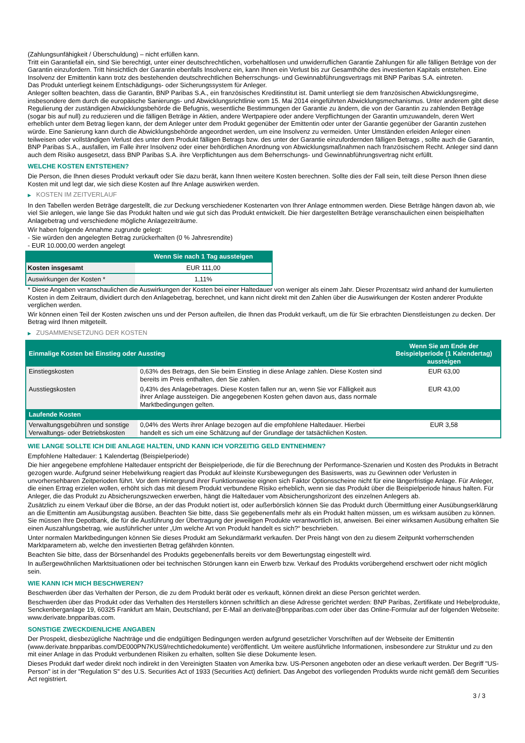(Zahlungsunfähigkeit / Überschuldung) – nicht erfüllen kann.
Tritt ein Garantiefall ein, sind Sie berechtigt, unter einer deutschrechtlichen, vorbehaltlosen und unwiderruflichen Garantie Zahlungen für alle fälligen Beträge von der Garantin einzufordern. Tritt hinsichtlich der Garantin ebenfalls Insolvenz ein, kann Ihnen ein Verlust bis zur Gesamthöhe des investierten Kapitals entstehen. Eine Insolvenz der Emittentin kann trotz des bestehenden deutschrechtlichen Beherrschungs- und Gewinnabführungsvertrags mit BNP Paribas S.A. eintreten.
Das Produkt unterliegt keinem Entschädigungs- oder Sicherungssystem für Anleger.
Anleger sollten beachten, dass die Garantin, BNP Paribas S.A., ein französisches Kreditinstitut ist. Damit unterliegt sie dem französischen Abwicklungsregime, insbesondere dem durch die europäische Sanierungs- und Abwicklungsrichtlinie vom 15. Mai 2014 eingeführten Abwicklungsmechanismus. Unter anderem gibt diese Regulierung der zuständigen Abwicklungsbehörde die Befugnis, wesentliche Bestimmungen der Garantie zu ändern, die von der Garantin zu zahlenden Beträge (sogar bis auf null) zu reduzieren und die fälligen Beträge in Aktien, andere Wertpapiere oder andere Verpflichtungen der Garantin umzuwandeln, deren Wert erheblich unter dem Betrag liegen kann, der dem Anleger unter dem Produkt gegenüber der Emittentin oder unter der Garantie gegenüber der Garantin zustehen würde. Eine Sanierung kann durch die Abwicklungsbehörde angeordnet werden, um eine Insolvenz zu vermeiden. Unter Umständen erleiden Anleger einen teilweisen oder vollständigen Verlust des unter dem Produkt fälligen Betrags bzw. des unter der Garantie einzufordernden fälligen Betrags , sollte auch die Garantin, BNP Paribas S.A., ausfallen, im Falle ihrer Insolvenz oder einer behördlichen Anordnung von Abwicklungsmaßnahmen nach französischem Recht. Anleger sind dann auch dem Risiko ausgesetzt, dass BNP Paribas S.A. ihre Verpflichtungen aus dem Beherrschungs- und Gewinnabführungsvertrag nicht erfüllt.
WELCHE KOSTEN ENTSTEHEN?
Die Person, die Ihnen dieses Produkt verkauft oder Sie dazu berät, kann Ihnen weitere Kosten berechnen. Sollte dies der Fall sein, teilt diese Person Ihnen diese Kosten mit und legt dar, wie sich diese Kosten auf Ihre Anlage auswirken werden.
▶ KOSTEN IM ZEITVERLAUF
In den Tabellen werden Beträge dargestellt, die zur Deckung verschiedener Kostenarten von Ihrer Anlage entnommen werden. Diese Beträge hängen davon ab, wie viel Sie anlegen, wie lange Sie das Produkt halten und wie gut sich das Produkt entwickelt. Die hier dargestellten Beträge veranschaulichen einen beispielhaften Anlagebetrag und verschiedene mögliche Anlagezeiträume.
Wir haben folgende Annahme zugrunde gelegt:
- Sie würden den angelegten Betrag zurückerhalten (0 % Jahresrendite)
- EUR 10.000,00 werden angelegt
| | Wenn Sie nach 1 Tag aussteigen |
| --- | --- |
| Kosten insgesamt | EUR 111,00 |
| Auswirkungen der Kosten * | 1,11% |
* Diese Angaben veranschaulichen die Auswirkungen der Kosten bei einer Haltedauer von weniger als einem Jahr. Dieser Prozentsatz wird anhand der kumulierten Kosten in dem Zeitraum, dividiert durch den Anlagebetrag, berechnet, und kann nicht direkt mit den Zahlen über die Auswirkungen der Kosten anderer Produkte verglichen werden.
Wir können einen Teil der Kosten zwischen uns und der Person aufteilen, die Ihnen das Produkt verkauft, um die für Sie erbrachten Dienstleistungen zu decken. Der Betrag wird Ihnen mitgeteilt.
▶ ZUSAMMENSETZUNG DER KOSTEN
| Einmalige Kosten bei Einstieg oder Ausstieg | | Wenn Sie am Ende der Beispielperiode (1 Kalendertag) aussteigen |
| --- | --- | --- |
| Einstiegskosten | 0,63% des Betrags, den Sie beim Einstieg in diese Anlage zahlen. Diese Kosten sind bereits im Preis enthalten, den Sie zahlen. | EUR 63,00 |
| Ausstiegskosten | 0,43% des Anlagebetrages. Diese Kosten fallen nur an, wenn Sie vor Fälligkeit aus ihrer Anlage aussteigen. Die angegebenen Kosten gehen davon aus, dass normale Marktbedingungen gelten. | EUR 43,00 |
| Laufende Kosten | | |
| Verwaltungsgebühren und sonstige Verwaltungs- oder Betriebskosten | 0,04% des Werts ihrer Anlage bezogen auf die empfohlene Haltedauer. Hierbei handelt es sich um eine Schätzung auf der Grundlage der tatsächlichen Kosten. | EUR 3,58 |
WIE LANGE SOLLTE ICH DIE ANLAGE HALTEN, UND KANN ICH VORZEITIG GELD ENTNEHMEN?
Empfohlene Haltedauer: 1 Kalendertag (Beispielperiode)
Die hier angegebene empfohlene Haltedauer entspricht der Beispielperiode, die für die Berechnung der Performance-Szenarien und Kosten des Produkts in Betracht gezogen wurde. Aufgrund seiner Hebelwirkung reagiert das Produkt auf kleinste Kursbewegungen des Basiswerts, was zu Gewinnen oder Verlusten in unvorhersehbaren Zeitperioden führt. Vor dem Hintergrund ihrer Funktionsweise eignen sich Faktor Optionsscheine nicht für eine längerfristige Anlage. Für Anleger, die einen Ertrag erzielen wollen, erhöht sich das mit diesem Produkt verbundene Risiko erheblich, wenn sie das Produkt über die Beispielperiode hinaus halten. Für Anleger, die das Produkt zu Absicherungszwecken erwerben, hängt die Haltedauer vom Absicherungshorizont des einzelnen Anlegers ab.
Zusätzlich zu einem Verkauf über die Börse, an der das Produkt notiert ist, oder außerbörslich können Sie das Produkt durch Übermittlung einer Ausübungserklärung an die Emittentin am Ausübungstag ausüben. Beachten Sie bitte, dass Sie gegebenenfalls mehr als ein Produkt halten müssen, um es wirksam ausüben zu können. Sie müssen Ihre Depotbank, die für die Ausführung der Übertragung der jeweiligen Produkte verantwortlich ist, anweisen. Bei einer wirksamen Ausübung erhalten Sie einen Auszahlungsbetrag, wie ausführlicher unter „Um welche Art von Produkt handelt es sich?“ beschrieben.
Unter normalen Marktbedingungen können Sie dieses Produkt am Sekundärmarkt verkaufen. Der Preis hängt von den zu diesem Zeitpunkt vorherrschenden Marktparametern ab, welche den investierten Betrag gefährden könnten.
Beachten Sie bitte, dass der Börsenhandel des Produkts gegebenenfalls bereits vor dem Bewertungstag eingestellt wird.
In außergewöhnlichen Marktsituationen oder bei technischen Störungen kann ein Erwerb bzw. Verkauf des Produkts vorübergehend erschwert oder nicht möglich sein.
WIE KANN ICH MICH BESCHWEREN?
Beschwerden über das Verhalten der Person, die zu dem Produkt berät oder es verkauft, können direkt an diese Person gerichtet werden.
Beschwerden über das Produkt oder das Verhalten des Herstellers können schriftlich an diese Adresse gerichtet werden: BNP Paribas, Zertifikate und Hebelprodukte, Senckenberganlage 19, 60325 Frankfurt am Main, Deutschland, per E-Mail an derivate@bnpparibas.com oder über das Online-Formular auf der folgenden Webseite: www.derivate.bnpparibas.com.
SONSTIGE ZWECKDIENLICHE ANGABEN
Der Prospekt, diesbezügliche Nachträge und die endgültigen Bedingungen werden aufgrund gesetzlicher Vorschriften auf der Webseite der Emittentin (www.derivate.bnpparibas.com/DE000PN7KUS9/rechtlichedokumente) veröffentlicht. Um weitere ausführliche Informationen, insbesondere zur Struktur und zu den mit einer Anlage in das Produkt verbundenen Risiken zu erhalten, sollten Sie diese Dokumente lesen.
Dieses Produkt darf weder direkt noch indirekt in den Vereinigten Staaten von Amerika bzw. US-Personen angeboten oder an diese verkauft werden. Der Begriff "US-Person" ist in der "Regulation S" des U.S. Securities Act of 1933 (Securities Act) definiert. Das Angebot des vorliegenden Produkts wurde nicht gemäß dem Securities Act registriert.
3 / 3